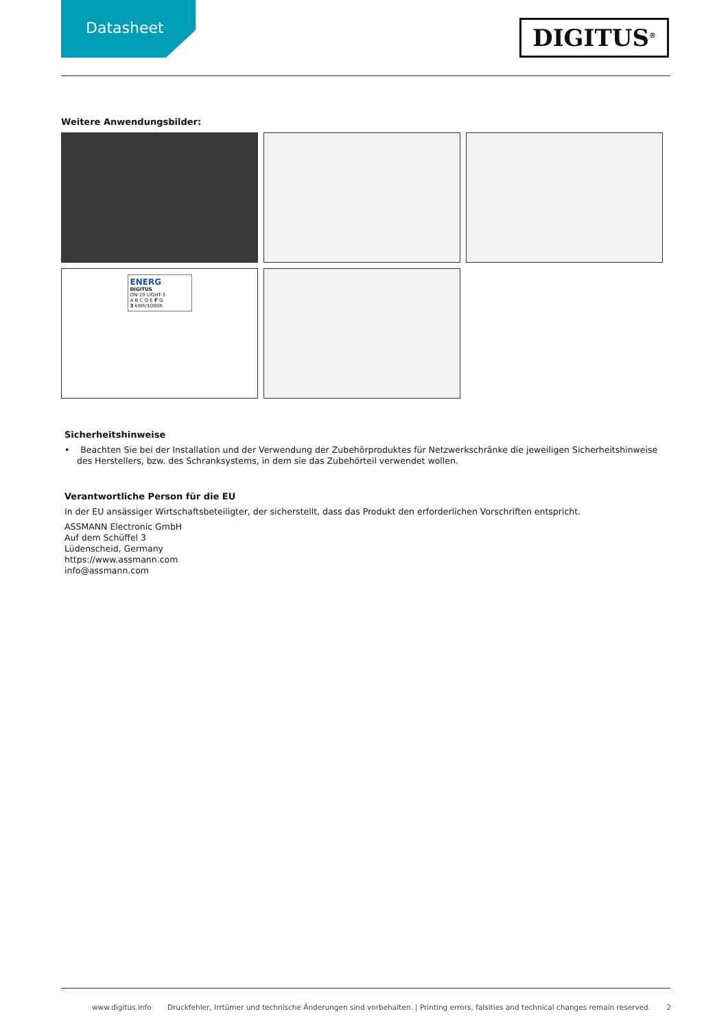Datasheet
DIGITUS<sup>®</sup>
Weitere Anwendungsbilder:
ENERG
DIGITUS
DN-19 LIGHT-3
A B C D E F G
3 kWh/1000h
Sicherheitshinweise
• Beachten Sie bei der Installation und der Verwendung der Zubehörproduktes für Netzwerkschränke die jeweiligen Sicherheitshinweise des Herstellers, bzw. des Schranksystems, in dem sie das Zubehörteil verwendet wollen.
Verantwortliche Person für die EU
In der EU ansässiger Wirtschaftsbeteiligter, der sicherstellt, dass das Produkt den erforderlichen Vorschriften entspricht.
ASSMANN Electronic GmbH
Auf dem Schüffel 3
Lüdenscheid, Germany
https://www.assmann.com
info@assmann.com
www.digitus.info Druckfehler, Irrtümer und technische Änderungen sind vorbehalten. | Printing errors, falsities and technical changes remain reserved. 2